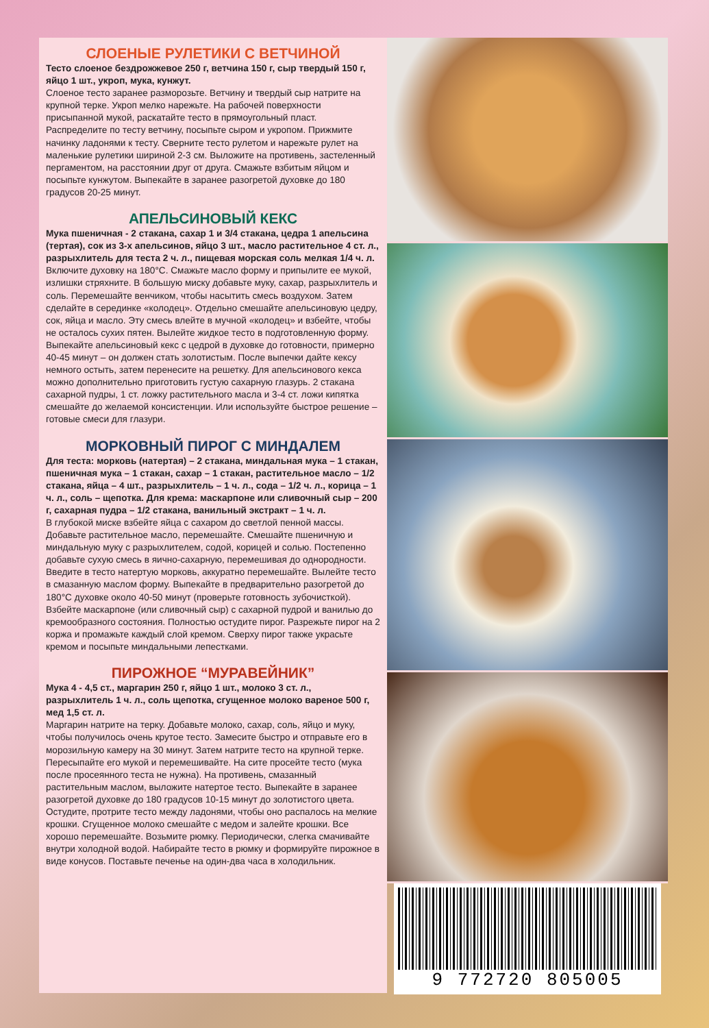СЛОЕНЫЕ РУЛЕТИКИ С ВЕТЧИНОЙ
Тесто слоеное бездрожжевое 250 г, ветчина 150 г, сыр твердый 150 г, яйцо 1 шт., укроп, мука, кунжут.
Слоеное тесто заранее разморозьте. Ветчину и твердый сыр натрите на крупной терке. Укроп мелко нарежьте. На рабочей поверхности присыпанной мукой, раскатайте тесто в прямоугольный пласт. Распределите по тесту ветчину, посыпьте сыром и укропом. Прижмите начинку ладонями к тесту. Сверните тесто рулетом и нарежьте рулет на маленькие рулетики шириной 2-3 см. Выложите на противень, застеленный пергаментом, на расстоянии друг от друга. Смажьте взбитым яйцом и посыпьте кунжутом. Выпекайте в заранее разогретой духовке до 180 градусов 20-25 минут.
АПЕЛЬСИНОВЫЙ КЕКС
Мука пшеничная - 2 стакана, сахар 1 и 3/4 стакана, цедра 1 апельсина (тертая), сок из 3-х апельсинов, яйцо 3 шт., масло растительное 4 ст. л., разрыхлитель для теста 2 ч. л., пищевая морская соль мелкая 1/4 ч. л.
Включите духовку на 180°С. Смажьте масло форму и припылите ее мукой, излишки стряхните. В большую миску добавьте муку, сахар, разрыхлитель и соль. Перемешайте венчиком, чтобы насытить смесь воздухом. Затем сделайте в серединке «колодец». Отдельно смешайте апельсиновую цедру, сок, яйца и масло. Эту смесь влейте в мучной «колодец» и взбейте, чтобы не осталось сухих пятен. Вылейте жидкое тесто в подготовленную форму. Выпекайте апельсиновый кекс с цедрой в духовке до готовности, примерно 40-45 минут – он должен стать золотистым. После выпечки дайте кексу немного остыть, затем перенесите на решетку. Для апельсинового кекса можно дополнительно приготовить густую сахарную глазурь. 2 стакана сахарной пудры, 1 ст. ложку растительного масла и 3-4 ст. ложи кипятка смешайте до желаемой консистенции. Или используйте быстрое решение – готовые смеси для глазури.
МОРКОВНЫЙ ПИРОГ С МИНДАЛЕМ
Для теста: морковь (натертая) – 2 стакана, миндальная мука – 1 стакан, пшеничная мука – 1 стакан, сахар – 1 стакан, растительное масло – 1/2 стакана, яйца – 4 шт., разрыхлитель – 1 ч. л., сода – 1/2 ч. л., корица – 1 ч. л., соль – щепотка. Для крема: маскарпоне или сливочный сыр – 200 г, сахарная пудра – 1/2 стакана, ванильный экстракт – 1 ч. л.
В глубокой миске взбейте яйца с сахаром до светлой пенной массы. Добавьте растительное масло, перемешайте. Смешайте пшеничную и миндальную муку с разрыхлителем, содой, корицей и солью. Постепенно добавьте сухую смесь в яично-сахарную, перемешивая до однородности. Введите в тесто натертую морковь, аккуратно перемешайте. Вылейте тесто в смазанную маслом форму. Выпекайте в предварительно разогретой до 180°С духовке около 40-50 минут (проверьте готовность зубочисткой). Взбейте маскарпоне (или сливочный сыр) с сахарной пудрой и ванилью до кремообразного состояния. Полностью остудите пирог. Разрежьте пирог на 2 коржа и промажьте каждый слой кремом. Сверху пирог также украсьте кремом и посыпьте миндальными лепестками.
ПИРОЖНОЕ “МУРАВЕЙНИК”
Мука 4 - 4,5 ст., маргарин 250 г, яйцо 1 шт., молоко 3 ст. л., разрыхлитель 1 ч. л., соль щепотка, сгущенное молоко вареное 500 г, мед 1,5 ст. л.
Маргарин натрите на терку. Добавьте молоко, сахар, соль, яйцо и муку, чтобы получилось очень крутое тесто. Замесите быстро и отправьте его в морозильную камеру на 30 минут. Затем натрите тесто на крупной терке. Пересыпайте его мукой и перемешивайте. На сите просейте тесто (мука после просеянного теста не нужна). На противень, смазанный растительным маслом, выложите натертое тесто. Выпекайте в заранее разогретой духовке до 180 градусов 10-15 минут до золотистого цвета. Остудите, протрите тесто между ладонями, чтобы оно распалось на мелкие крошки. Сгущенное молоко смешайте с медом и залейте крошки. Все хорошо перемешайте. Возьмите рюмку. Периодически, слегка смачивайте внутри холодной водой. Набирайте тесто в рюмку и формируйте пирожное в виде конусов. Поставьте печенье на один-два часа в холодильник.
9 772720 805005